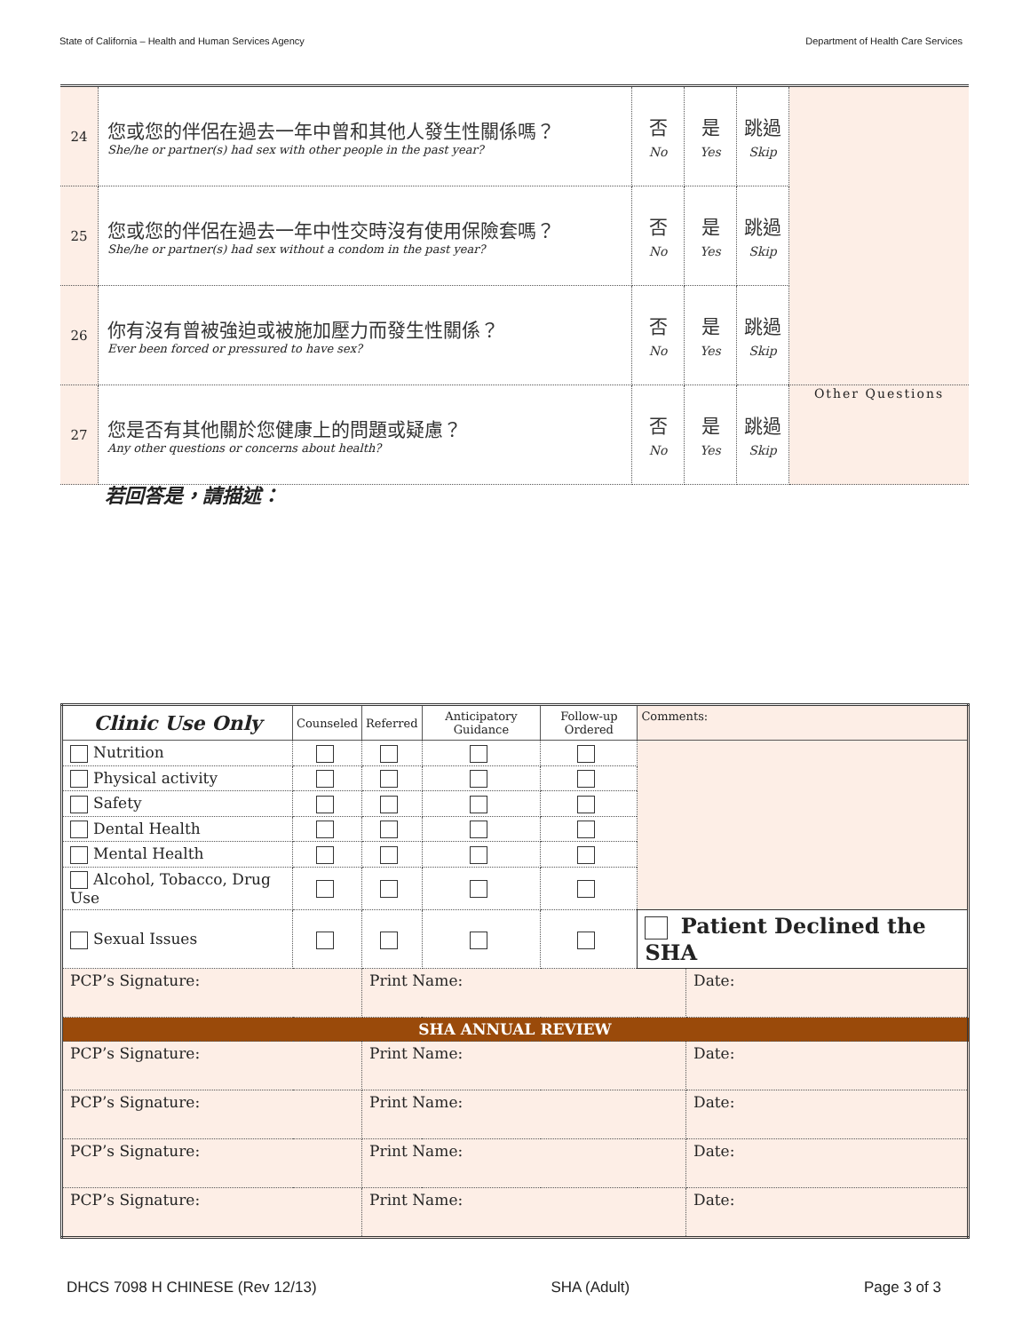State of California – Health and Human Services Agency Department of Health Care Services
| 24 | 您或您的伴侶在過去一年中曾和其他人發生性關係嗎？ She/he or partner(s) had sex with other people in the past year? | 否 No | 是 Yes | 跳過 Skip | |
| 25 | 您或您的伴侶在過去一年中性交時沒有使用保險套嗎？ She/he or partner(s) had sex without a condom in the past year? | 否 No | 是 Yes | 跳過 Skip | |
| 26 | 你有沒有曾被強迫或被施加壓力而發生性關係？ Ever been forced or pressured to have sex? | 否 No | 是 Yes | 跳過 Skip | |
| 27 | 您是否有其他關於您健康上的問題或疑慮？ Any other questions or concerns about health? | 否 No | 是 Yes | 跳過 Skip | Other Questions |
若回答是，請描述：
| Clinic Use Only | Counseled | Referred | Anticipatory Guidance | Follow-up Ordered | Comments: | |
| --- | --- | --- | --- | --- | --- | --- |
| Nutrition | | | | | | |
| Physical activity | | | | | | |
| Safety | | | | | | |
| Dental Health | | | | | | |
| Mental Health | | | | | | |
| Alcohol, Tobacco, Drug Use | | | | | | |
| Sexual Issues | | | | | Patient Declined the SHA | |
| PCP’s Signature: | | Print Name: | | | | Date: |
| SHA ANNUAL REVIEW | | | | | | |
| PCP’s Signature: | | Print Name: | | | | Date: |
| PCP’s Signature: | | Print Name: | | | | Date: |
| PCP’s Signature: | | Print Name: | | | | Date: |
| PCP’s Signature: | | Print Name: | | | | Date: |
DHCS 7098 H CHINESE (Rev 12/13) SHA (Adult) Page 3 of 3